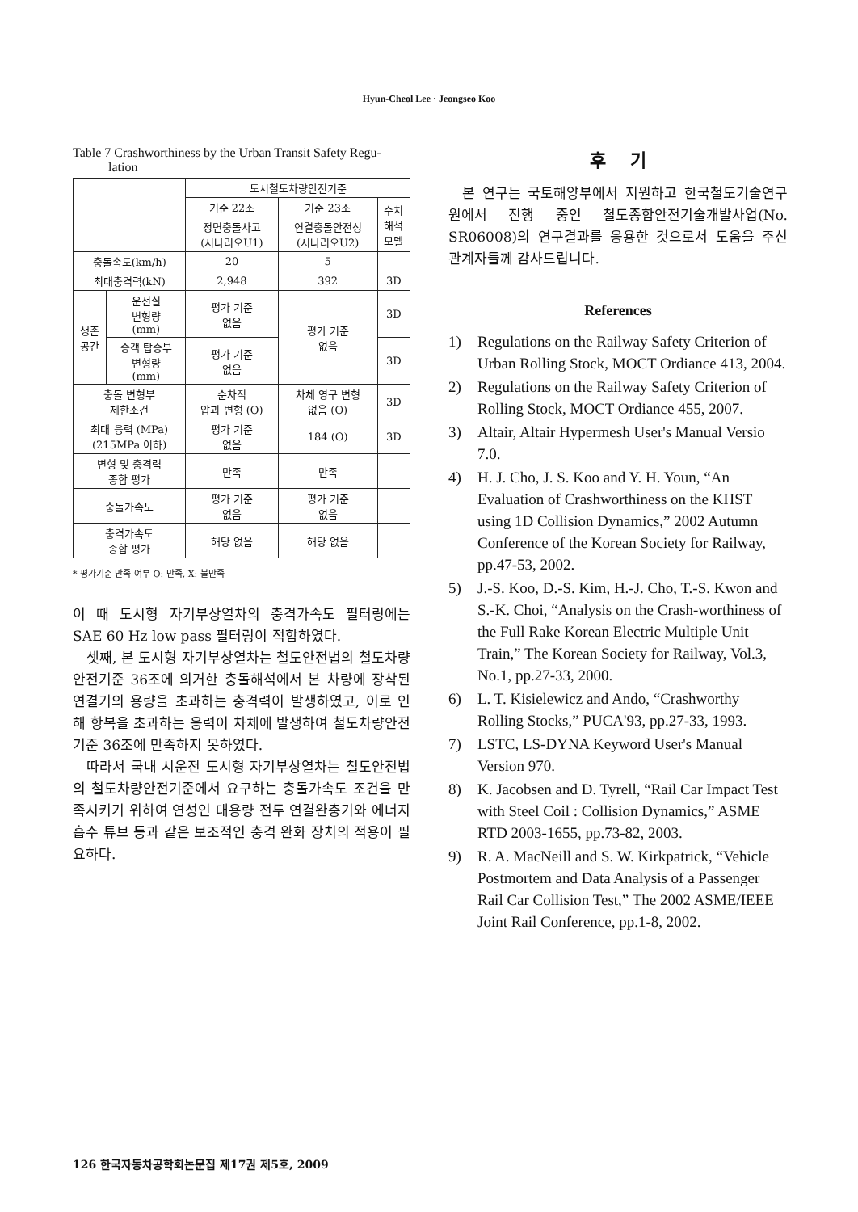Hyun-Cheol Lee · Jeongseo Koo
Table 7 Crashworthiness by the Urban Transit Safety Regu-
lation
| | | 도시철도차량안전기준 | | |
| --- | --- | --- | --- | --- |
| | | 기준 22조 | 기준 23조 | 수치 해석 모델 |
| | | 정면충돌사고 (시나리오U1) | 연결충돌안전성 (시나리오U2) | |
| 충돌속도(km/h) | | 20 | 5 | |
| 최대충격력(kN) | | 2,948 | 392 | 3D |
| 생존 공간 | 운전실 변형량 (mm) | 평가 기준 없음 | 평가 기준 없음 | 3D |
| | 승객 탑승부 변형량 (mm) | 평가 기준 없음 | | 3D |
| 충돌 변형부 제한조건 | | 순차적 압괴 변형 (O) | 차체 영구 변형 없음 (O) | 3D |
| 최대 응력 (MPa) (215MPa 이하) | | 평가 기준 없음 | 184 (O) | 3D |
| 변형 및 충격력 종합 평가 | | 만족 | 만족 | |
| 충돌가속도 | | 평가 기준 없음 | 평가 기준 없음 | |
| 충격가속도 종합 평가 | | 해당 없음 | 해당 없음 | |
* 평가기준 만족 여부 O: 만족, X: 불만족
이 때 도시형 자기부상열차의 충격가속도 필터링에는 SAE 60 Hz low pass 필터링이 적합하였다.
셋째, 본 도시형 자기부상열차는 철도안전법의 철도차량안전기준 36조에 의거한 충돌해석에서 본 차량에 장착된 연결기의 용량을 초과하는 충격력이 발생하였고, 이로 인해 항복을 초과하는 응력이 차체에 발생하여 철도차량안전기준 36조에 만족하지 못하였다.
따라서 국내 시운전 도시형 자기부상열차는 철도안전법의 철도차량안전기준에서 요구하는 충돌가속도 조건을 만족시키기 위하여 연성인 대용량 전두 연결완충기와 에너지 흡수 튜브 등과 같은 보조적인 충격 완화 장치의 적용이 필요하다.
후 기
본 연구는 국토해양부에서 지원하고 한국철도기술연구원에서 진행 중인 철도종합안전기술개발사업(No. SR06008)의 연구결과를 응용한 것으로서 도움을 주신 관계자들께 감사드립니다.
References
1) Regulations on the Railway Safety Criterion of Urban Rolling Stock, MOCT Ordiance 413, 2004.
2) Regulations on the Railway Safety Criterion of Rolling Stock, MOCT Ordiance 455, 2007.
3) Altair, Altair Hypermesh User's Manual Versio 7.0.
4) H. J. Cho, J. S. Koo and Y. H. Youn, “An Evaluation of Crashworthiness on the KHST using 1D Collision Dynamics,” 2002 Autumn Conference of the Korean Society for Railway, pp.47-53, 2002.
5) J.-S. Koo, D.-S. Kim, H.-J. Cho, T.-S. Kwon and S.-K. Choi, “Analysis on the Crash-worthiness of the Full Rake Korean Electric Multiple Unit Train,” The Korean Society for Railway, Vol.3, No.1, pp.27-33, 2000.
6) L. T. Kisielewicz and Ando, “Crashworthy Rolling Stocks,” PUCA'93, pp.27-33, 1993.
7) LSTC, LS-DYNA Keyword User's Manual Version 970.
8) K. Jacobsen and D. Tyrell, “Rail Car Impact Test with Steel Coil : Collision Dynamics,” ASME RTD 2003-1655, pp.73-82, 2003.
9) R. A. MacNeill and S. W. Kirkpatrick, “Vehicle Postmortem and Data Analysis of a Passenger Rail Car Collision Test,” The 2002 ASME/IEEE Joint Rail Conference, pp.1-8, 2002.
126 한국자동차공학회논문집 제17권 제5호, 2009